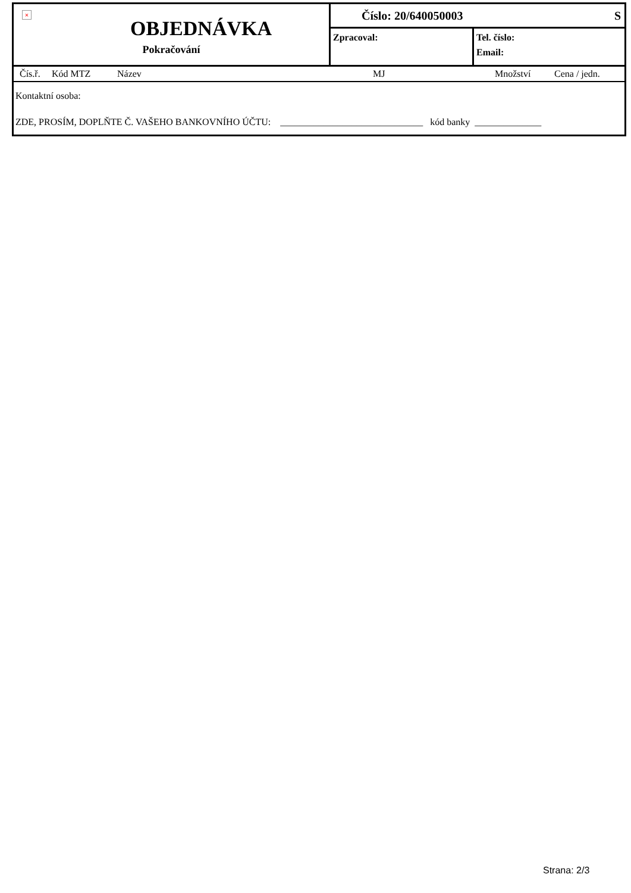×
OBJEDNÁVKA
Pokračování
Číslo: 20/640050003 S
Zpracoval: Tel. číslo:
Email:
Čís.ř. Kód MTZ Název MJ Množství Cena / jedn.
Kontaktní osoba:
ZDE, PROSÍM, DOPLŇTE Č. VAŠEHO BANKOVNÍHO ÚČTU: ______________________________ kód banky ______________
Strana: 2/3